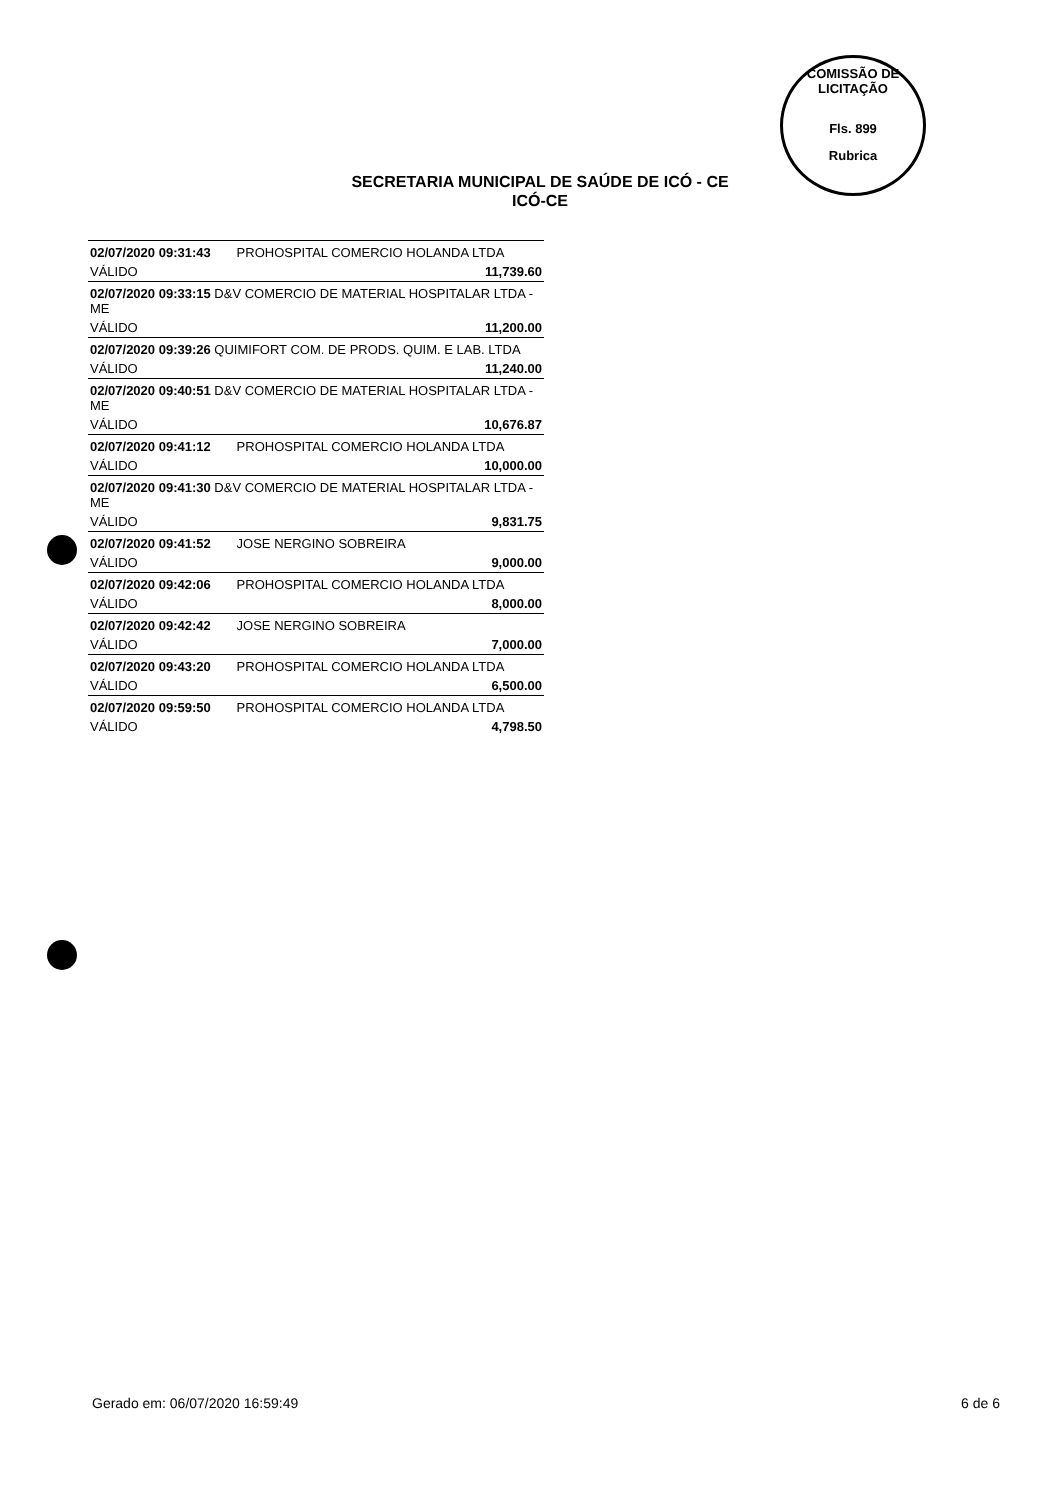COMISSÃO DE LICITAÇÃO
Fls. 899
Rubrica
SECRETARIA MUNICIPAL DE SAÚDE DE ICÓ - CE
ICÓ-CE
| 02/07/2020 09:31:43 | PROHOSPITAL COMERCIO HOLANDA LTDA |
| VÁLIDO | 11,739.60 |
| 02/07/2020 09:33:15 D&V COMERCIO DE MATERIAL HOSPITALAR LTDA - ME | |
| VÁLIDO | 11,200.00 |
| 02/07/2020 09:39:26 QUIMIFORT COM. DE PRODS. QUIM. E LAB. LTDA | |
| VÁLIDO | 11,240.00 |
| 02/07/2020 09:40:51 D&V COMERCIO DE MATERIAL HOSPITALAR LTDA - ME | |
| VÁLIDO | 10,676.87 |
| 02/07/2020 09:41:12 | PROHOSPITAL COMERCIO HOLANDA LTDA |
| VÁLIDO | 10,000.00 |
| 02/07/2020 09:41:30 D&V COMERCIO DE MATERIAL HOSPITALAR LTDA - ME | |
| VÁLIDO | 9,831.75 |
| 02/07/2020 09:41:52 | JOSE NERGINO SOBREIRA |
| VÁLIDO | 9,000.00 |
| 02/07/2020 09:42:06 | PROHOSPITAL COMERCIO HOLANDA LTDA |
| VÁLIDO | 8,000.00 |
| 02/07/2020 09:42:42 | JOSE NERGINO SOBREIRA |
| VÁLIDO | 7,000.00 |
| 02/07/2020 09:43:20 | PROHOSPITAL COMERCIO HOLANDA LTDA |
| VÁLIDO | 6,500.00 |
| 02/07/2020 09:59:50 | PROHOSPITAL COMERCIO HOLANDA LTDA |
| VÁLIDO | 4,798.50 |
Gerado em: 06/07/2020 16:59:49 6 de 6